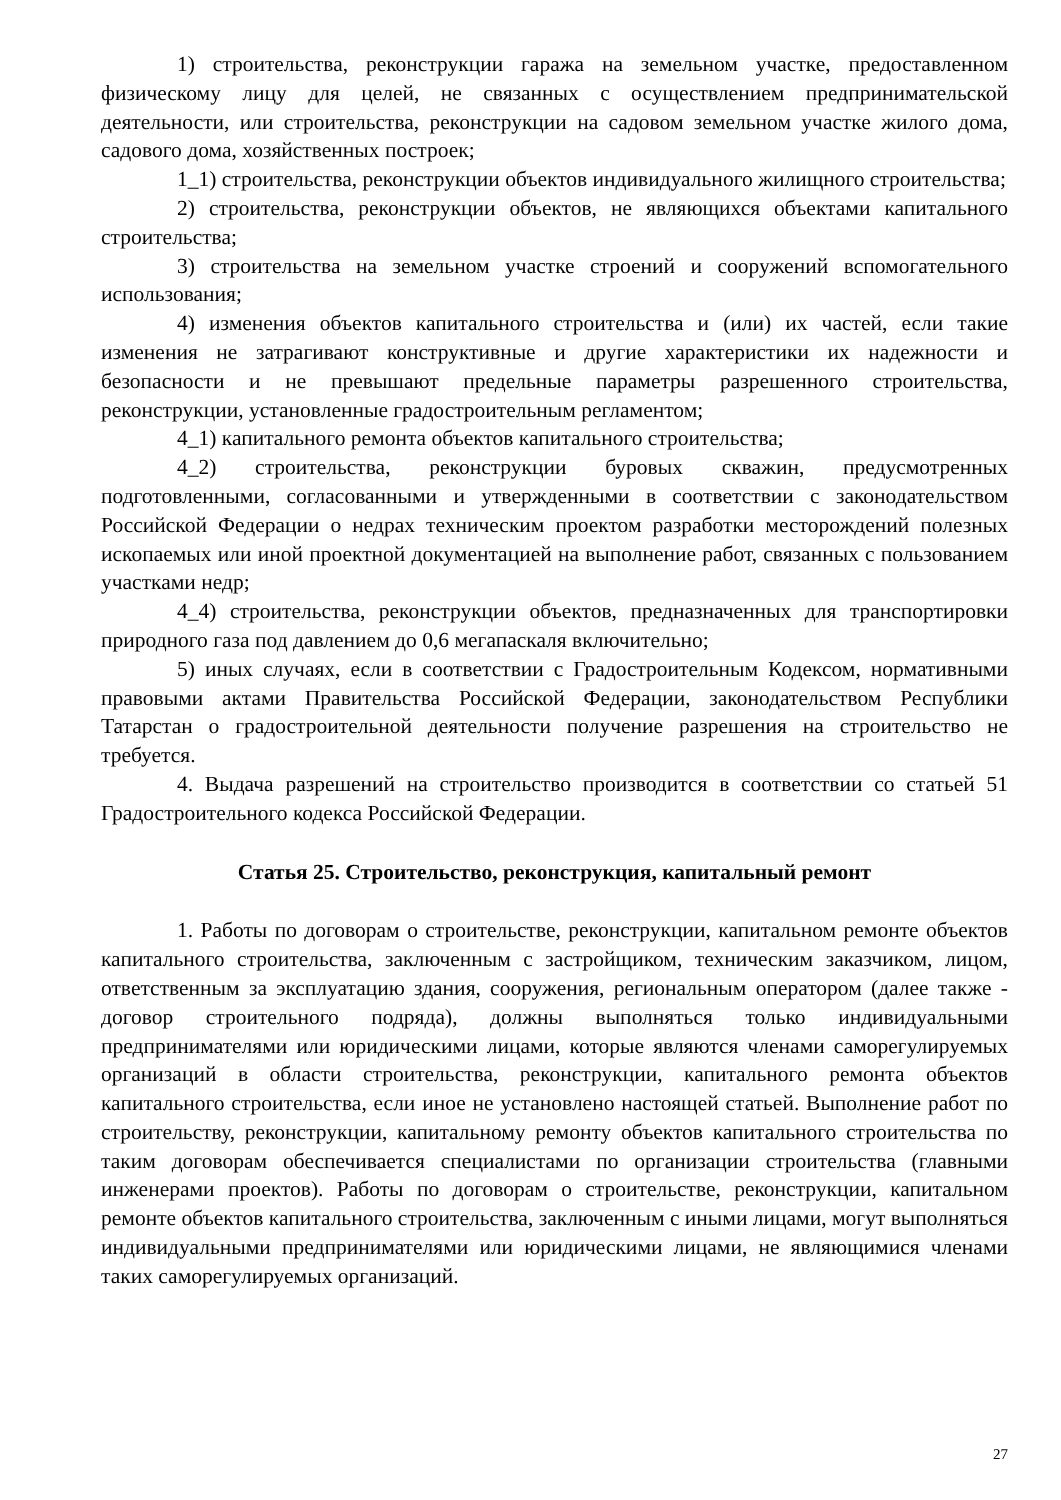1) строительства, реконструкции гаража на земельном участке, предоставленном физическому лицу для целей, не связанных с осуществлением предпринимательской деятельности, или строительства, реконструкции на садовом земельном участке жилого дома, садового дома, хозяйственных построек;
1_1) строительства, реконструкции объектов индивидуального жилищного строительства;
2) строительства, реконструкции объектов, не являющихся объектами капитального строительства;
3) строительства на земельном участке строений и сооружений вспомогательного использования;
4) изменения объектов капитального строительства и (или) их частей, если такие изменения не затрагивают конструктивные и другие характеристики их надежности и безопасности и не превышают предельные параметры разрешенного строительства, реконструкции, установленные градостроительным регламентом;
4_1) капитального ремонта объектов капитального строительства;
4_2) строительства, реконструкции буровых скважин, предусмотренных подготовленными, согласованными и утвержденными в соответствии с законодательством Российской Федерации о недрах техническим проектом разработки месторождений полезных ископаемых или иной проектной документацией на выполнение работ, связанных с пользованием участками недр;
4_4) строительства, реконструкции объектов, предназначенных для транспортировки природного газа под давлением до 0,6 мегапаскаля включительно;
5) иных случаях, если в соответствии с Градостроительным Кодексом, нормативными правовыми актами Правительства Российской Федерации, законодательством Республики Татарстан о градостроительной деятельности получение разрешения на строительство не требуется.
4. Выдача разрешений на строительство производится в соответствии со статьей 51 Градостроительного кодекса Российской Федерации.
Статья 25. Строительство, реконструкция, капитальный ремонт
1. Работы по договорам о строительстве, реконструкции, капитальном ремонте объектов капитального строительства, заключенным с застройщиком, техническим заказчиком, лицом, ответственным за эксплуатацию здания, сооружения, региональным оператором (далее также - договор строительного подряда), должны выполняться только индивидуальными предпринимателями или юридическими лицами, которые являются членами саморегулируемых организаций в области строительства, реконструкции, капитального ремонта объектов капитального строительства, если иное не установлено настоящей статьей. Выполнение работ по строительству, реконструкции, капитальному ремонту объектов капитального строительства по таким договорам обеспечивается специалистами по организации строительства (главными инженерами проектов). Работы по договорам о строительстве, реконструкции, капитальном ремонте объектов капитального строительства, заключенным с иными лицами, могут выполняться индивидуальными предпринимателями или юридическими лицами, не являющимися членами таких саморегулируемых организаций.
27